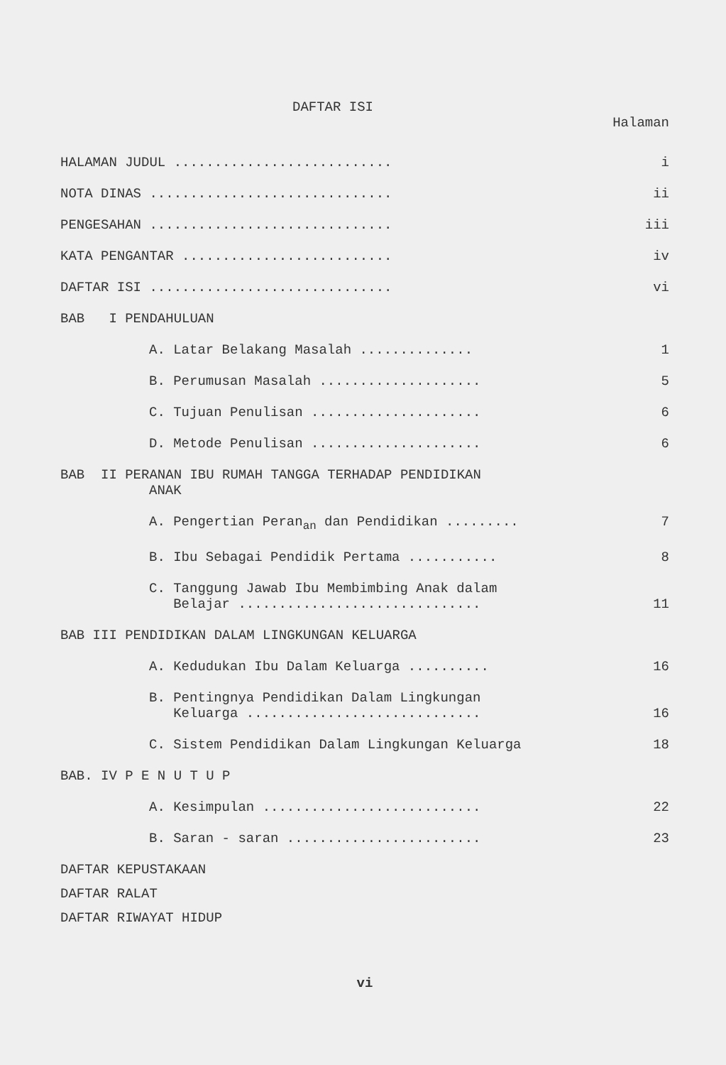DAFTAR ISI
Halaman
HALAMAN JUDUL ........................... i
NOTA DINAS .............................. ii
PENGESAHAN .............................. iii
KATA PENGANTAR .......................... iv
DAFTAR ISI .............................. vi
BAB I PENDAHULUAN
A. Latar Belakang Masalah .............. 1
B. Perumusan Masalah .................... 5
C. Tujuan Penulisan ..................... 6
D. Metode Penulisan ..................... 6
BAB II PERANAN IBU RUMAH TANGGA TERHADAP PENDIDIKAN
ANAK
A. Pengertian Peran<sub>an</sub> dan Pendidikan ......... 7
B. Ibu Sebagai Pendidik Pertama ........... 8
C. Tanggung Jawab Ibu Membimbing Anak dalam
Belajar .............................. 11
BAB III PENDIDIKAN DALAM LINGKUNGAN KELUARGA
A. Kedudukan Ibu Dalam Keluarga .......... 16
B. Pentingnya Pendidikan Dalam Lingkungan
Keluarga ............................. 16
C. Sistem Pendidikan Dalam Lingkungan Keluarga 18
BAB. IV P E N U T U P
A. Kesimpulan ........................... 22
B. Saran - saran ........................ 23
DAFTAR KEPUSTAKAAN
DAFTAR RALAT
DAFTAR RIWAYAT HIDUP
vi